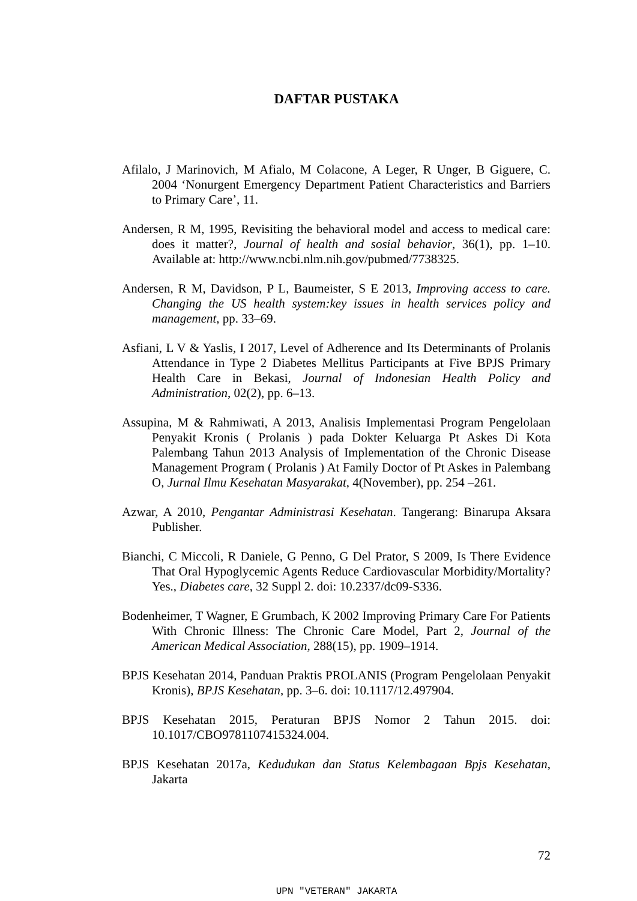DAFTAR PUSTAKA
Afilalo, J Marinovich, M Afialo, M Colacone, A Leger, R Unger, B Giguere, C. 2004 ‘Nonurgent Emergency Department Patient Characteristics and Barriers to Primary Care’, 11.
Andersen, R M, 1995, Revisiting the behavioral model and access to medical care: does it matter?, Journal of health and sosial behavior, 36(1), pp. 1–10. Available at: http://www.ncbi.nlm.nih.gov/pubmed/7738325.
Andersen, R M, Davidson, P L, Baumeister, S E 2013, Improving access to care. Changing the US health system:key issues in health services policy and management, pp. 33–69.
Asfiani, L V & Yaslis, I 2017, Level of Adherence and Its Determinants of Prolanis Attendance in Type 2 Diabetes Mellitus Participants at Five BPJS Primary Health Care in Bekasi, Journal of Indonesian Health Policy and Administration, 02(2), pp. 6–13.
Assupina, M & Rahmiwati, A 2013, Analisis Implementasi Program Pengelolaan Penyakit Kronis ( Prolanis ) pada Dokter Keluarga Pt Askes Di Kota Palembang Tahun 2013 Analysis of Implementation of the Chronic Disease Management Program ( Prolanis ) At Family Doctor of Pt Askes in Palembang O, Jurnal Ilmu Kesehatan Masyarakat, 4(November), pp. 254 –261.
Azwar, A 2010, Pengantar Administrasi Kesehatan. Tangerang: Binarupa Aksara Publisher.
Bianchi, C Miccoli, R Daniele, G Penno, G Del Prator, S 2009, Is There Evidence That Oral Hypoglycemic Agents Reduce Cardiovascular Morbidity/Mortality? Yes., Diabetes care, 32 Suppl 2. doi: 10.2337/dc09-S336.
Bodenheimer, T Wagner, E Grumbach, K 2002 Improving Primary Care For Patients With Chronic Illness: The Chronic Care Model, Part 2, Journal of the American Medical Association, 288(15), pp. 1909–1914.
BPJS Kesehatan 2014, Panduan Praktis PROLANIS (Program Pengelolaan Penyakit Kronis), BPJS Kesehatan, pp. 3–6. doi: 10.1117/12.497904.
BPJS Kesehatan 2015, Peraturan BPJS Nomor 2 Tahun 2015. doi: 10.1017/CBO9781107415324.004.
BPJS Kesehatan 2017a, Kedudukan dan Status Kelembagaan Bpjs Kesehatan, Jakarta
72
UPN "VETERAN" JAKARTA